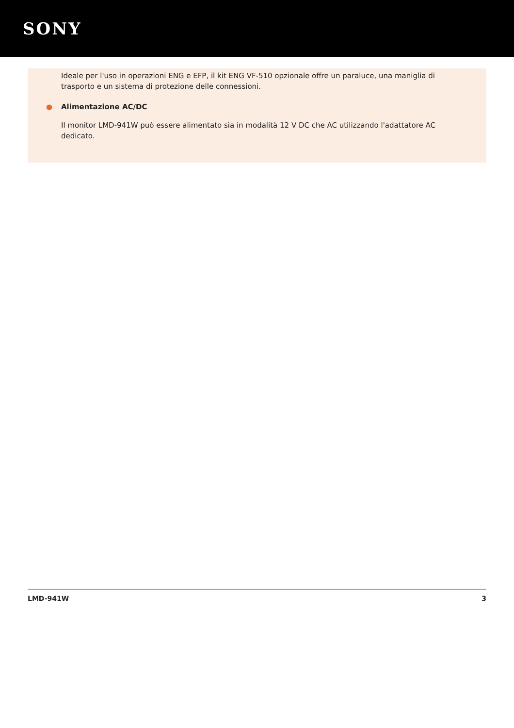SONY
Ideale per l'uso in operazioni ENG e EFP, il kit ENG VF-510 opzionale offre un paraluce, una maniglia di trasporto e un sistema di protezione delle connessioni.
● Alimentazione AC/DC
Il monitor LMD-941W può essere alimentato sia in modalità 12 V DC che AC utilizzando l'adattatore AC dedicato.
LMD-941W 3